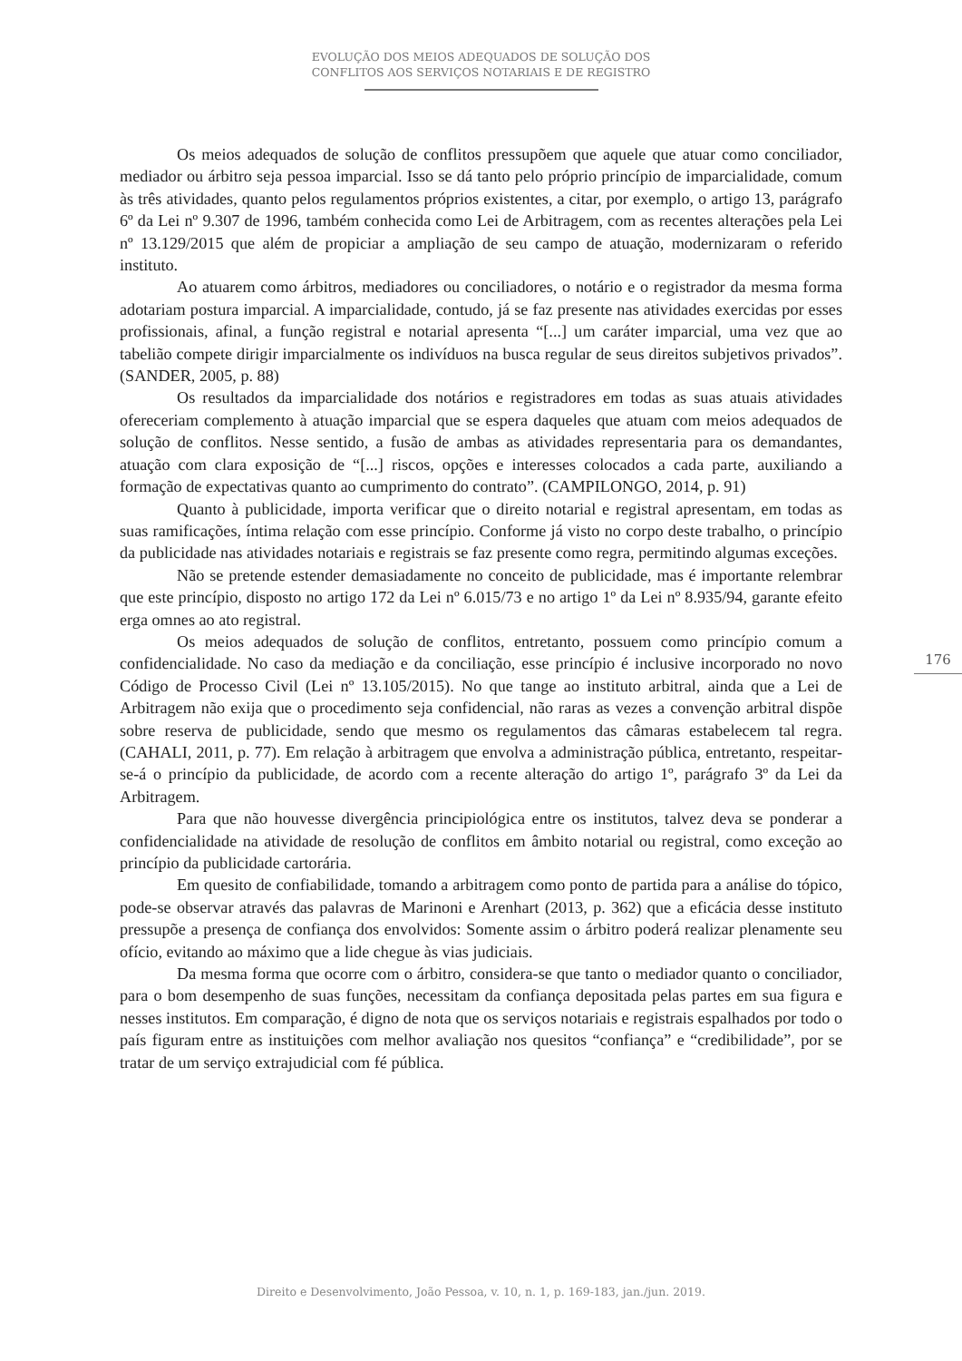EVOLUÇÃO DOS MEIOS ADEQUADOS DE SOLUÇÃO DOS
CONFLITOS AOS SERVIÇOS NOTARIAIS E DE REGISTRO
Os meios adequados de solução de conflitos pressupõem que aquele que atuar como conciliador, mediador ou árbitro seja pessoa imparcial. Isso se dá tanto pelo próprio princípio de imparcialidade, comum às três atividades, quanto pelos regulamentos próprios existentes, a citar, por exemplo, o artigo 13, parágrafo 6º da Lei nº 9.307 de 1996, também conhecida como Lei de Arbitragem, com as recentes alterações pela Lei nº 13.129/2015 que além de propiciar a ampliação de seu campo de atuação, modernizaram o referido instituto.
Ao atuarem como árbitros, mediadores ou conciliadores, o notário e o registrador da mesma forma adotariam postura imparcial. A imparcialidade, contudo, já se faz presente nas atividades exercidas por esses profissionais, afinal, a função registral e notarial apresenta “[...] um caráter imparcial, uma vez que ao tabelião compete dirigir imparcialmente os indivíduos na busca regular de seus direitos subjetivos privados”. (SANDER, 2005, p. 88)
Os resultados da imparcialidade dos notários e registradores em todas as suas atuais atividades ofereceriam complemento à atuação imparcial que se espera daqueles que atuam com meios adequados de solução de conflitos. Nesse sentido, a fusão de ambas as atividades representaria para os demandantes, atuação com clara exposição de “[...] riscos, opções e interesses colocados a cada parte, auxiliando a formação de expectativas quanto ao cumprimento do contrato”. (CAMPILONGO, 2014, p. 91)
Quanto à publicidade, importa verificar que o direito notarial e registral apresentam, em todas as suas ramificações, íntima relação com esse princípio. Conforme já visto no corpo deste trabalho, o princípio da publicidade nas atividades notariais e registrais se faz presente como regra, permitindo algumas exceções.
Não se pretende estender demasiadamente no conceito de publicidade, mas é importante relembrar que este princípio, disposto no artigo 172 da Lei nº 6.015/73 e no artigo 1º da Lei nº 8.935/94, garante efeito erga omnes ao ato registral.
Os meios adequados de solução de conflitos, entretanto, possuem como princípio comum a confidencialidade. No caso da mediação e da conciliação, esse princípio é inclusive incorporado no novo Código de Processo Civil (Lei nº 13.105/2015). No que tange ao instituto arbitral, ainda que a Lei de Arbitragem não exija que o procedimento seja confidencial, não raras as vezes a convenção arbitral dispõe sobre reserva de publicidade, sendo que mesmo os regulamentos das câmaras estabelecem tal regra. (CAHALI, 2011, p. 77). Em relação à arbitragem que envolva a administração pública, entretanto, respeitar-se-á o princípio da publicidade, de acordo com a recente alteração do artigo 1º, parágrafo 3º da Lei da Arbitragem.
Para que não houvesse divergência principiológica entre os institutos, talvez deva se ponderar a confidencialidade na atividade de resolução de conflitos em âmbito notarial ou registral, como exceção ao princípio da publicidade cartorária.
Em quesito de confiabilidade, tomando a arbitragem como ponto de partida para a análise do tópico, pode-se observar através das palavras de Marinoni e Arenhart (2013, p. 362) que a eficácia desse instituto pressupõe a presença de confiança dos envolvidos: Somente assim o árbitro poderá realizar plenamente seu ofício, evitando ao máximo que a lide chegue às vias judiciais.
Da mesma forma que ocorre com o árbitro, considera-se que tanto o mediador quanto o conciliador, para o bom desempenho de suas funções, necessitam da confiança depositada pelas partes em sua figura e nesses institutos. Em comparação, é digno de nota que os serviços notariais e registrais espalhados por todo o país figuram entre as instituições com melhor avaliação nos quesitos “confiança” e “credibilidade”, por se tratar de um serviço extrajudicial com fé pública.
176
Direito e Desenvolvimento, João Pessoa, v. 10, n. 1, p. 169-183, jan./jun. 2019.